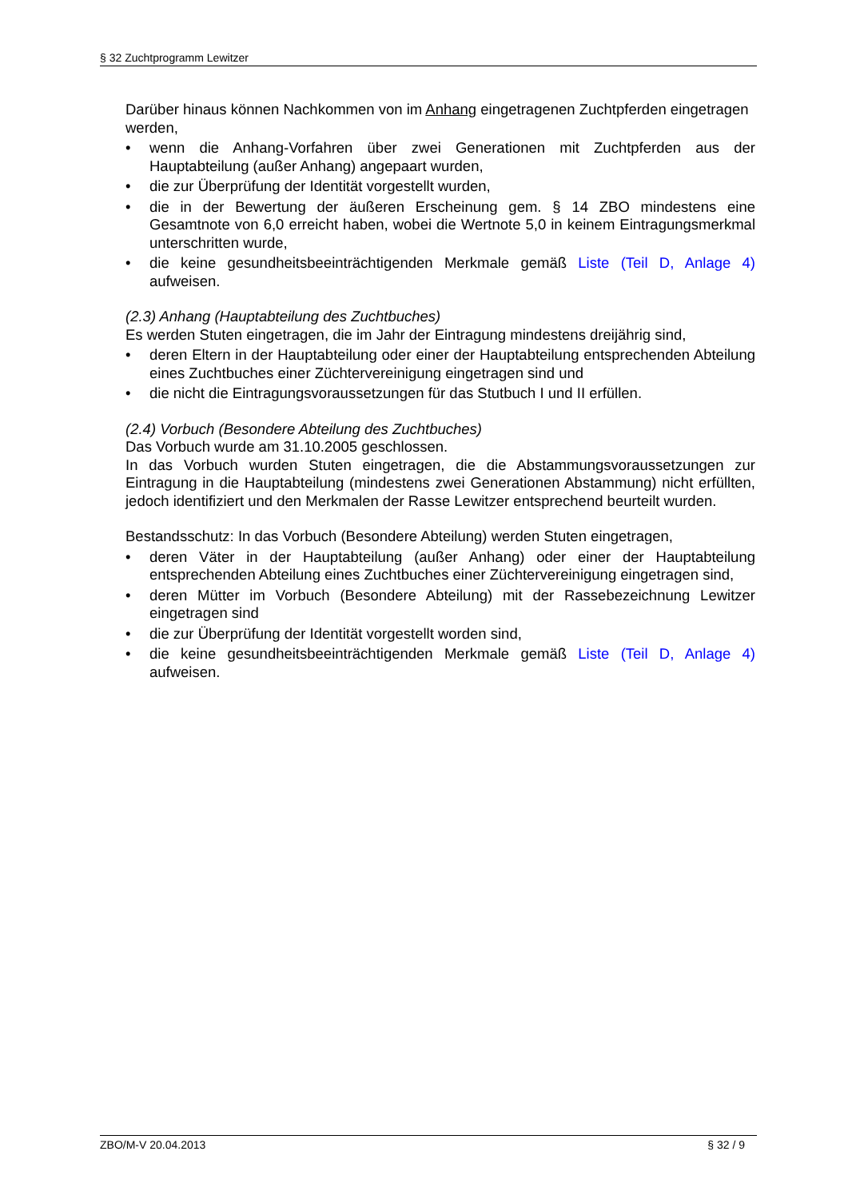§ 32 Zuchtprogramm Lewitzer
Darüber hinaus können Nachkommen von im Anhang eingetragenen Zuchtpferden eingetragen werden,
• wenn die Anhang-Vorfahren über zwei Generationen mit Zuchtpferden aus der Hauptabteilung (außer Anhang) angepaart wurden,
• die zur Überprüfung der Identität vorgestellt wurden,
• die in der Bewertung der äußeren Erscheinung gem. § 14 ZBO mindestens eine Gesamtnote von 6,0 erreicht haben, wobei die Wertnote 5,0 in keinem Eintragungsmerkmal unterschritten wurde,
• die keine gesundheitsbeeinträchtigenden Merkmale gemäß Liste (Teil D, Anlage 4) aufweisen.
(2.3) Anhang (Hauptabteilung des Zuchtbuches)
Es werden Stuten eingetragen, die im Jahr der Eintragung mindestens dreijährig sind,
• deren Eltern in der Hauptabteilung oder einer der Hauptabteilung entsprechenden Abteilung eines Zuchtbuches einer Züchtervereinigung eingetragen sind und
• die nicht die Eintragungsvoraussetzungen für das Stutbuch I und II erfüllen.
(2.4) Vorbuch (Besondere Abteilung des Zuchtbuches)
Das Vorbuch wurde am 31.10.2005 geschlossen.
In das Vorbuch wurden Stuten eingetragen, die die Abstammungsvoraussetzungen zur Eintragung in die Hauptabteilung (mindestens zwei Generationen Abstammung) nicht erfüllten, jedoch identifiziert und den Merkmalen der Rasse Lewitzer entsprechend beurteilt wurden.
Bestandsschutz: In das Vorbuch (Besondere Abteilung) werden Stuten eingetragen,
• deren Väter in der Hauptabteilung (außer Anhang) oder einer der Hauptabteilung entsprechenden Abteilung eines Zuchtbuches einer Züchtervereinigung eingetragen sind,
• deren Mütter im Vorbuch (Besondere Abteilung) mit der Rassebezeichnung Lewitzer eingetragen sind
• die zur Überprüfung der Identität vorgestellt worden sind,
• die keine gesundheitsbeeinträchtigenden Merkmale gemäß Liste (Teil D, Anlage 4) aufweisen.
ZBO/M-V 20.04.2013 § 32 / 9